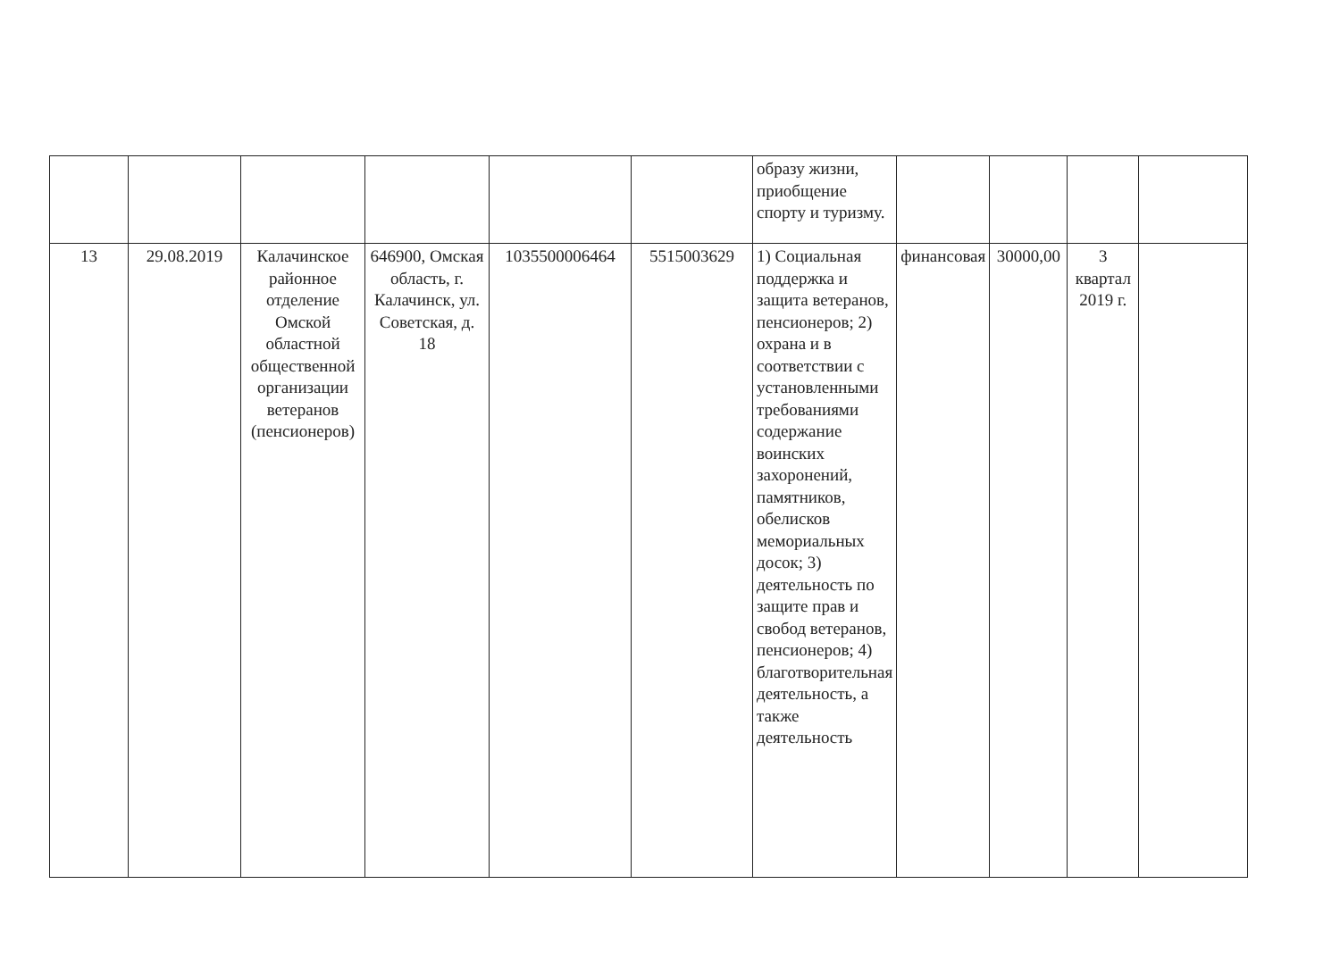| | | | | | | образу жизни, приобщение спорту и туризму. | | | | |
| 13 | 29.08.2019 | Калачинское районное отделение Омской областной общественной организации ветеранов (пенсионеров) | 646900, Омская область, г. Калачинск, ул. Советская, д. 18 | 1035500006464 | 5515003629 | 1) Социальная поддержка и защита ветеранов, пенсионеров; 2) охрана и в соответствии с установленными требованиями содержание воинских захоронений, памятников, обелисков мемориальных досок; 3) деятельность по защите прав и свобод ветеранов, пенсионеров; 4) благотворительная деятельность, а также деятельность | финансовая | 30000,00 | 3 квартал 2019 г. | |